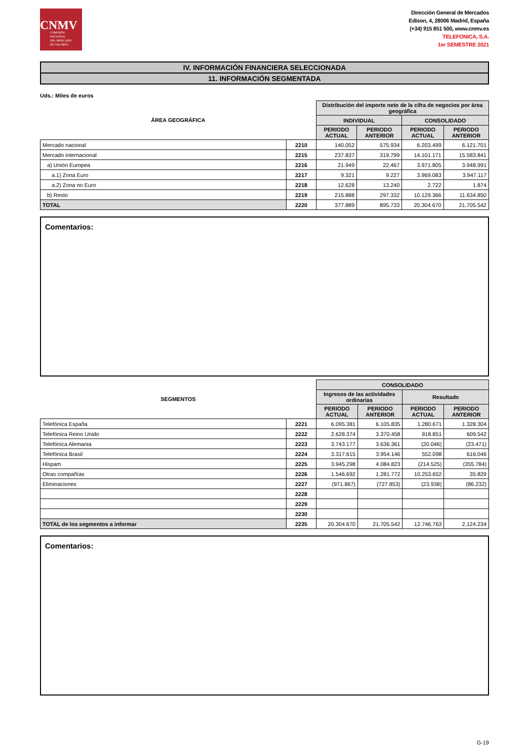CNMV
COMISIÓN
NACIONAL
DEL MERCADO
DE VALORES
Dirección General de Mercados
Edison, 4, 28006 Madrid, España
(+34) 915 851 500, www.cnmv.es
TELEFONICA, S.A.
1er SEMESTRE 2021
IV. INFORMACIÓN FINANCIERA SELECCIONADA
11. INFORMACIÓN SEGMENTADA
Uds.: Miles de euros
| ÁREA GEOGRÁFICA | | Distribución del importe neto de la cifra de negocios por área geográfica | | | |
| --- | --- | --- | --- | --- | --- |
| | | INDIVIDUAL | | CONSOLIDADO | |
| | | PERIODO ACTUAL | PERIODO ANTERIOR | PERIODO ACTUAL | PERIODO ANTERIOR |
| Mercado nacional | 2210 | 140.052 | 575.934 | 6.203.499 | 6.121.701 |
| Mercado internacional | 2215 | 237.837 | 319.799 | 14.101.171 | 15.583.841 |
| a) Unión Europea | 2216 | 21.949 | 22.467 | 3.971.805 | 3.948.991 |
| a.1) Zona Euro | 2217 | 9.321 | 9.227 | 3.969.083 | 3.947.117 |
| a.2) Zona no Euro | 2218 | 12.628 | 13.240 | 2.722 | 1.874 |
| b) Resto | 2219 | 215.888 | 297.332 | 10.129.366 | 11.634.850 |
| TOTAL | 2220 | 377.889 | 895.733 | 20.304.670 | 21.705.542 |
Comentarios:
| SEGMENTOS | | CONSOLIDADO | | | |
| --- | --- | --- | --- | --- | --- |
| | | Ingresos de las actividades ordinarias | | Resultado | |
| | | PERIODO ACTUAL | PERIODO ANTERIOR | PERIODO ACTUAL | PERIODO ANTERIOR |
| Telefónica España | 2221 | 6.095.381 | 6.105.835 | 1.280.671 | 1.328.304 |
| Telefónica Reino Unido | 2222 | 2.628.374 | 3.370.458 | 918.851 | 609.542 |
| Telefónica Alemania | 2223 | 3.743.177 | 3.636.361 | (20.046) | (23.471) |
| Telefónica Brasil | 2224 | 3.317.615 | 3.954.146 | 552.098 | 616.046 |
| Hispam | 2225 | 3.945.298 | 4.084.823 | (214.525) | (355.784) |
| Otras compañías | 2226 | 1.546.692 | 1.281.772 | 10.253.652 | 35.829 |
| Eliminaciones | 2227 | (971.867) | (727.853) | (23.938) | (86.232) |
| | 2228 | | | | |
| | 2229 | | | | |
| | 2230 | | | | |
| TOTAL de los segmentos a informar | 2235 | 20.304.670 | 21.705.542 | 12.746.763 | 2.124.234 |
Comentarios:
G-19